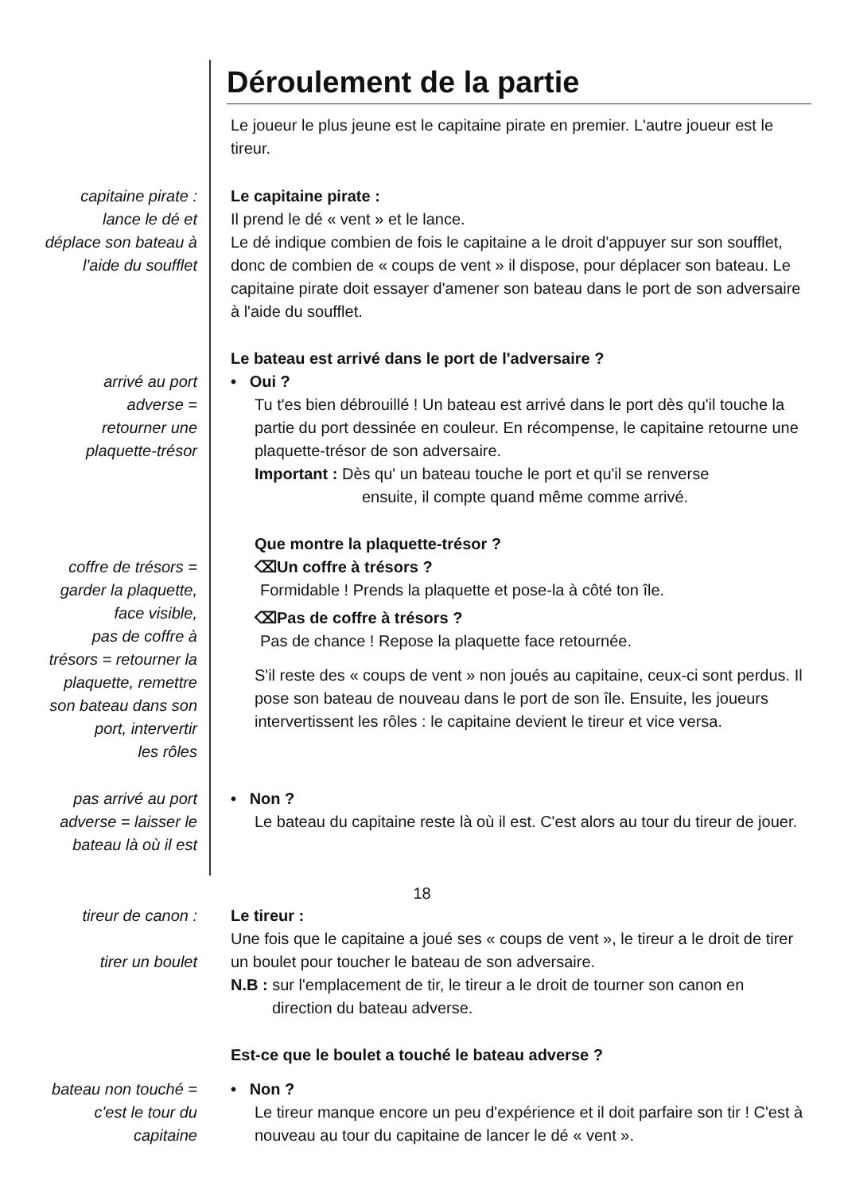Déroulement de la partie
Le joueur le plus jeune est le capitaine pirate en premier. L'autre joueur est le tireur.
capitaine pirate :
lance le dé et
déplace son bateau à
l'aide du soufflet
Le capitaine pirate :
Il prend le dé « vent » et le lance.
Le dé indique combien de fois le capitaine a le droit d'appuyer sur son soufflet, donc de combien de « coups de vent » il dispose, pour déplacer son bateau. Le capitaine pirate doit essayer d'amener son bateau dans le port de son adversaire à l'aide du soufflet.
arrivé au port
adverse =
retourner une
plaquette-trésor
Le bateau est arrivé dans le port de l'adversaire ?
• Oui ?
Tu t'es bien débrouillé ! Un bateau est arrivé dans le port dès qu'il touche la partie du port dessinée en couleur. En récompense, le capitaine retourne une plaquette-trésor de son adversaire.
Important : Dès qu' un bateau touche le port et qu'il se renverse
ensuite, il compte quand même comme arrivé.
coffre de trésors =
garder la plaquette,
face visible,
pas de coffre à
trésors = retourner la
plaquette, remettre
son bateau dans son
port, intervertir
les rôles
Que montre la plaquette-trésor ?
⌫Un coffre à trésors ?
Formidable ! Prends la plaquette et pose-la à côté ton île.
⌫Pas de coffre à trésors ?
Pas de chance ! Repose la plaquette face retournée.
S'il reste des « coups de vent » non joués au capitaine, ceux-ci sont perdus. Il pose son bateau de nouveau dans le port de son île. Ensuite, les joueurs intervertissent les rôles : le capitaine devient le tireur et vice versa.
pas arrivé au port
adverse = laisser le
bateau là où il est
• Non ?
Le bateau du capitaine reste là où il est. C'est alors au tour du tireur de jouer.
tireur de canon :
tirer un boulet
Le tireur :
Une fois que le capitaine a joué ses « coups de vent », le tireur a le droit de tirer un boulet pour toucher le bateau de son adversaire.
N.B : sur l'emplacement de tir, le tireur a le droit de tourner son canon en
direction du bateau adverse.
Est-ce que le boulet a touché le bateau adverse ?
bateau non touché =
c'est le tour du
capitaine
• Non ?
Le tireur manque encore un peu d'expérience et il doit parfaire son tir ! C'est à nouveau au tour du capitaine de lancer le dé « vent ».
18